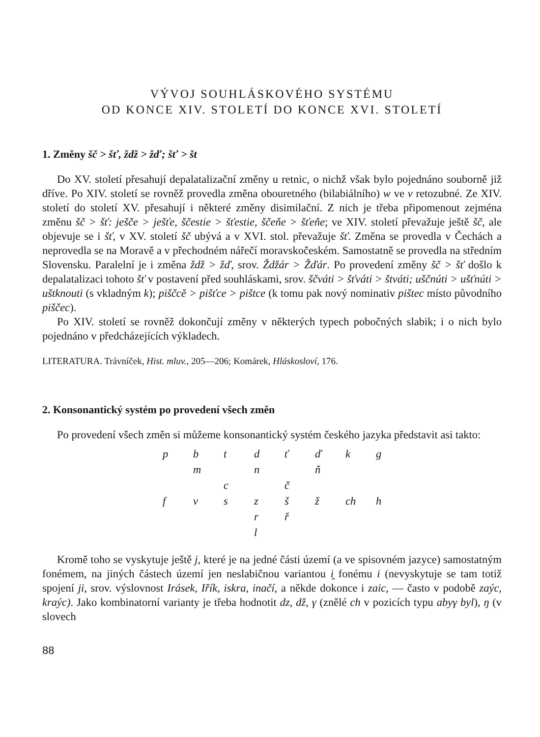VÝVOJ SOUHLÁSKOVÉHO SYSTÉMU
OD KONCE XIV. STOLETÍ DO KONCE XVI. STOLETÍ
1. Změny šč > šť, ždž > žď; šť > št
Do XV. století přesahují depalatalizační změny u retnic, o nichž však bylo pojednáno souborně již dříve. Po XIV. století se rovněž provedla změna obouretného (bilabiálního) w ve v retozubné. Ze XIV. století do století XV. přesahují i některé změny disimilační. Z nich je třeba připomenout zejména změnu šč > šť: ješče > ješťe, ščestie > šťestie, ščeňe > šťeňe; ve XIV. století převažuje ještě šč, ale objevuje se i šť, v XV. století šč ubývá a v XVI. stol. převažuje šť. Změna se provedla v Čechách a neprovedla se na Moravě a v přechodném nářečí moravskočeském. Samostatně se provedla na středním Slovensku. Paralelní je i změna ždž > žď, srov. Ždžár > Žďár. Po provedení změny šč > šť došlo k depalatalizaci tohoto šť v postavení před souhláskami, srov. ščváti > šťváti > štváti; uščnúti > ušťnúti > uštknouti (s vkladným k); piščcě > pišťce > pištce (k tomu pak nový nominativ pištec místo původního piščec).
Po XIV. století se rovněž dokončují změny v některých typech pobočných slabik; i o nich bylo pojednáno v předcházejících výkladech.
LITERATURA. Trávníček, Hist. mluv., 205—206; Komárek, Hláskosloví, 176.
2. Konsonantický systém po provedení všech změn
Po provedení všech změn si můžeme konsonantický systém českého jazyka představit asi takto:
| p | b | t | d | ť | ď | k | g |
| | m | | n | | ň | | |
| | | c | | č | | | |
| f | v | s | z | š | ž | ch | h |
| | | | r | ř | | | |
| | | | l | | | | |
Kromě toho se vyskytuje ještě j, které je na jedné části území (a ve spisovném jazyce) samostatným fonémem, na jiných částech území jen neslabičnou variantou i̯ fonému i (nevyskytuje se tam totiž spojení ji, srov. výslovnost Irásek, Iřík, iskra, inačí, a někde dokonce i zaic, — často v podobě zaýc, kraýc). Jako kombinatorní varianty je třeba hodnotit dz, dž, γ (znělé ch v pozicích typu abyγ byl), ŋ (v slovech
88